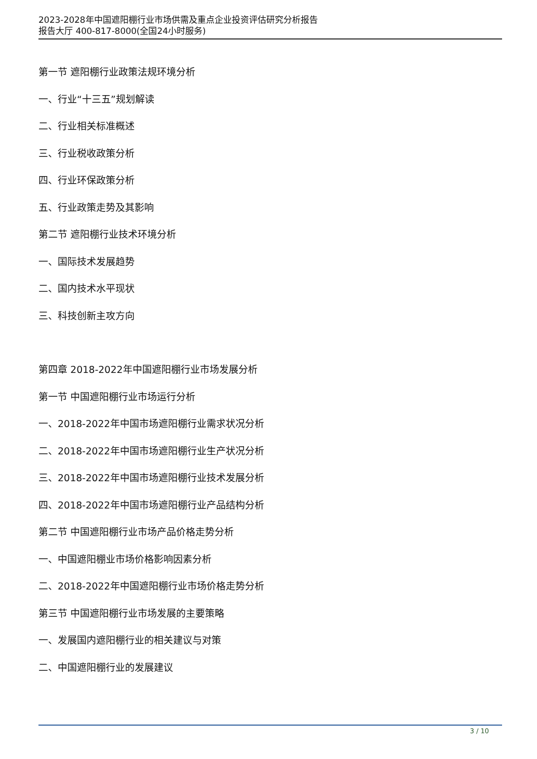2023-2028年中国遮阳棚行业市场供需及重点企业投资评估研究分析报告
报告大厅 400-817-8000(全国24小时服务)
第一节 遮阳棚行业政策法规环境分析
一、行业“十三五”规划解读
二、行业相关标准概述
三、行业税收政策分析
四、行业环保政策分析
五、行业政策走势及其影响
第二节 遮阳棚行业技术环境分析
一、国际技术发展趋势
二、国内技术水平现状
三、科技创新主攻方向
第四章 2018-2022年中国遮阳棚行业市场发展分析
第一节 中国遮阳棚行业市场运行分析
一、2018-2022年中国市场遮阳棚行业需求状况分析
二、2018-2022年中国市场遮阳棚行业生产状况分析
三、2018-2022年中国市场遮阳棚行业技术发展分析
四、2018-2022年中国市场遮阳棚行业产品结构分析
第二节 中国遮阳棚行业市场产品价格走势分析
一、中国遮阳棚业市场价格影响因素分析
二、2018-2022年中国遮阳棚行业市场价格走势分析
第三节 中国遮阳棚行业市场发展的主要策略
一、发展国内遮阳棚行业的相关建议与对策
二、中国遮阳棚行业的发展建议
3 / 10